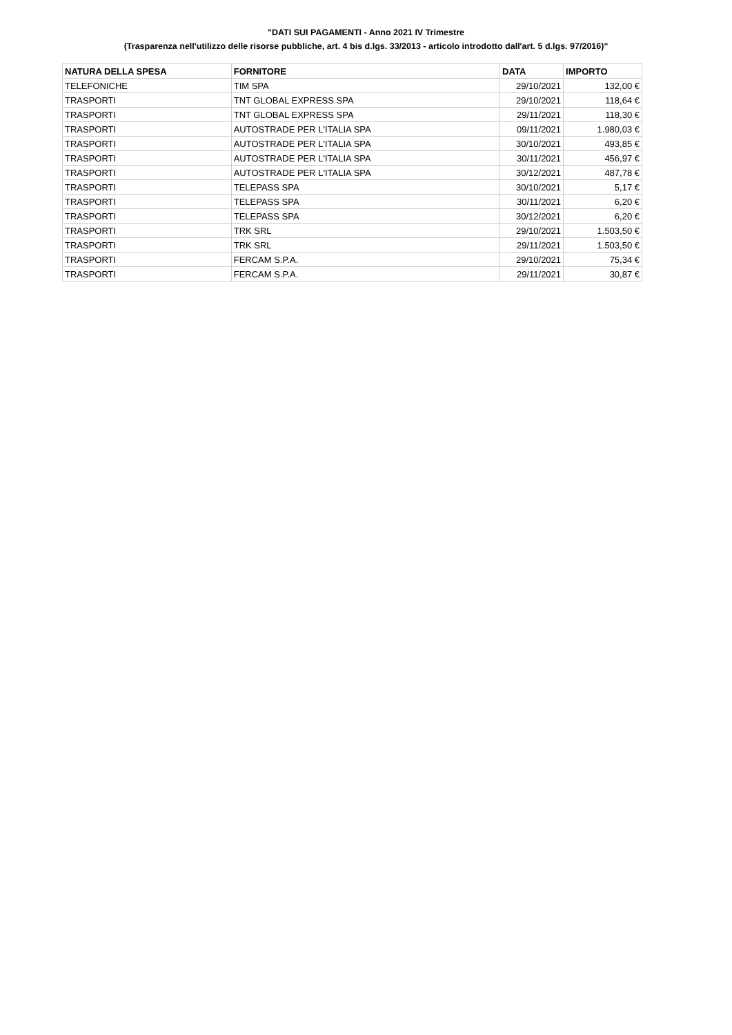"DATI SUI PAGAMENTI - Anno 2021 IV Trimestre
(Trasparenza nell'utilizzo delle risorse pubbliche, art. 4 bis d.lgs. 33/2013 - articolo introdotto dall'art. 5 d.lgs. 97/2016)"
| NATURA DELLA SPESA | FORNITORE | DATA | IMPORTO |
| --- | --- | --- | --- |
| TELEFONICHE | TIM SPA | 29/10/2021 | 132,00 € |
| TRASPORTI | TNT GLOBAL EXPRESS SPA | 29/10/2021 | 118,64 € |
| TRASPORTI | TNT GLOBAL EXPRESS SPA | 29/11/2021 | 118,30 € |
| TRASPORTI | AUTOSTRADE PER L'ITALIA SPA | 09/11/2021 | 1.980,03 € |
| TRASPORTI | AUTOSTRADE PER L'ITALIA SPA | 30/10/2021 | 493,85 € |
| TRASPORTI | AUTOSTRADE PER L'ITALIA SPA | 30/11/2021 | 456,97 € |
| TRASPORTI | AUTOSTRADE PER L'ITALIA SPA | 30/12/2021 | 487,78 € |
| TRASPORTI | TELEPASS SPA | 30/10/2021 | 5,17 € |
| TRASPORTI | TELEPASS SPA | 30/11/2021 | 6,20 € |
| TRASPORTI | TELEPASS SPA | 30/12/2021 | 6,20 € |
| TRASPORTI | TRK SRL | 29/10/2021 | 1.503,50 € |
| TRASPORTI | TRK SRL | 29/11/2021 | 1.503,50 € |
| TRASPORTI | FERCAM S.P.A. | 29/10/2021 | 75,34 € |
| TRASPORTI | FERCAM S.P.A. | 29/11/2021 | 30,87 € |